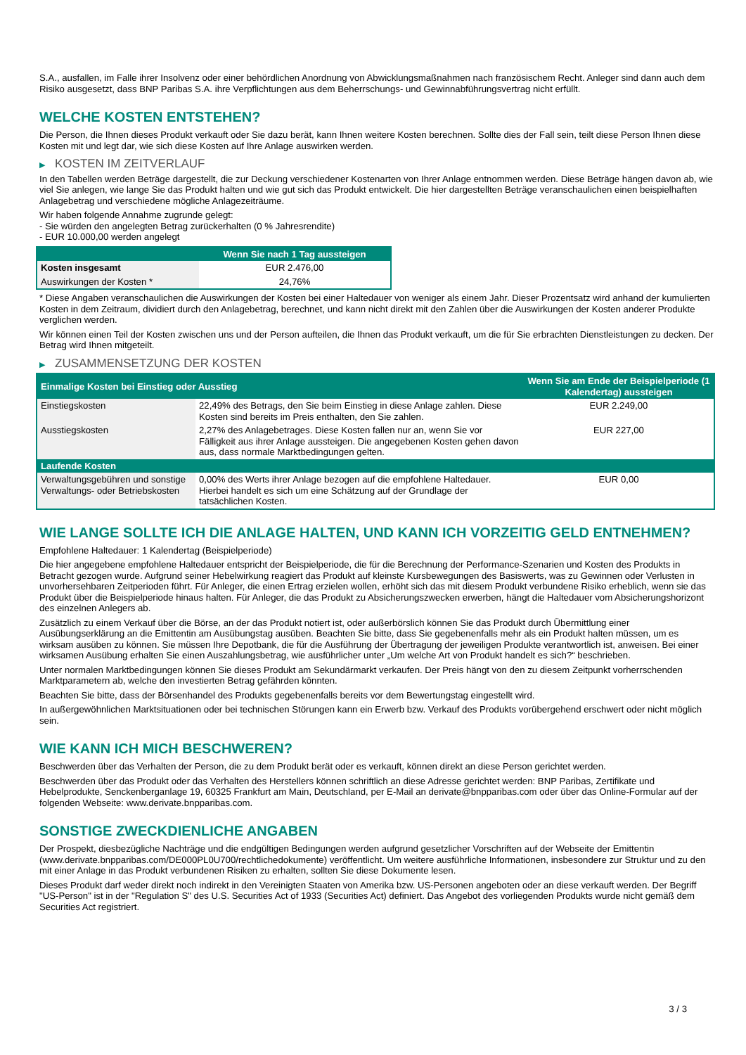S.A., ausfallen, im Falle ihrer Insolvenz oder einer behördlichen Anordnung von Abwicklungsmaßnahmen nach französischem Recht. Anleger sind dann auch dem Risiko ausgesetzt, dass BNP Paribas S.A. ihre Verpflichtungen aus dem Beherrschungs- und Gewinnabführungsvertrag nicht erfüllt.
WELCHE KOSTEN ENTSTEHEN?
Die Person, die Ihnen dieses Produkt verkauft oder Sie dazu berät, kann Ihnen weitere Kosten berechnen. Sollte dies der Fall sein, teilt diese Person Ihnen diese Kosten mit und legt dar, wie sich diese Kosten auf Ihre Anlage auswirken werden.
▶ KOSTEN IM ZEITVERLAUF
In den Tabellen werden Beträge dargestellt, die zur Deckung verschiedener Kostenarten von Ihrer Anlage entnommen werden. Diese Beträge hängen davon ab, wie viel Sie anlegen, wie lange Sie das Produkt halten und wie gut sich das Produkt entwickelt. Die hier dargestellten Beträge veranschaulichen einen beispielhaften Anlagebetrag und verschiedene mögliche Anlagezeiträume.
Wir haben folgende Annahme zugrunde gelegt:
- Sie würden den angelegten Betrag zurückerhalten (0 % Jahresrendite)
- EUR 10.000,00 werden angelegt
| | Wenn Sie nach 1 Tag aussteigen |
| --- | --- |
| Kosten insgesamt | EUR 2.476,00 |
| Auswirkungen der Kosten * | 24,76% |
* Diese Angaben veranschaulichen die Auswirkungen der Kosten bei einer Haltedauer von weniger als einem Jahr. Dieser Prozentsatz wird anhand der kumulierten Kosten in dem Zeitraum, dividiert durch den Anlagebetrag, berechnet, und kann nicht direkt mit den Zahlen über die Auswirkungen der Kosten anderer Produkte verglichen werden.
Wir können einen Teil der Kosten zwischen uns und der Person aufteilen, die Ihnen das Produkt verkauft, um die für Sie erbrachten Dienstleistungen zu decken. Der Betrag wird Ihnen mitgeteilt.
▶ ZUSAMMENSETZUNG DER KOSTEN
| Einmalige Kosten bei Einstieg oder Ausstieg | | Wenn Sie am Ende der Beispielperiode (1 Kalendertag) aussteigen |
| --- | --- | --- |
| Einstiegskosten | 22,49% des Betrags, den Sie beim Einstieg in diese Anlage zahlen. Diese Kosten sind bereits im Preis enthalten, den Sie zahlen. | EUR 2.249,00 |
| Ausstiegskosten | 2,27% des Anlagebetrages. Diese Kosten fallen nur an, wenn Sie vor Fälligkeit aus ihrer Anlage aussteigen. Die angegebenen Kosten gehen davon aus, dass normale Marktbedingungen gelten. | EUR 227,00 |
| Laufende Kosten | | |
| Verwaltungsgebühren und sonstige Verwaltungs- oder Betriebskosten | 0,00% des Werts ihrer Anlage bezogen auf die empfohlene Haltedauer. Hierbei handelt es sich um eine Schätzung auf der Grundlage der tatsächlichen Kosten. | EUR 0,00 |
WIE LANGE SOLLTE ICH DIE ANLAGE HALTEN, UND KANN ICH VORZEITIG GELD ENTNEHMEN?
Empfohlene Haltedauer: 1 Kalendertag (Beispielperiode)
Die hier angegebene empfohlene Haltedauer entspricht der Beispielperiode, die für die Berechnung der Performance-Szenarien und Kosten des Produkts in Betracht gezogen wurde. Aufgrund seiner Hebelwirkung reagiert das Produkt auf kleinste Kursbewegungen des Basiswerts, was zu Gewinnen oder Verlusten in unvorhersehbaren Zeitperioden führt. Für Anleger, die einen Ertrag erzielen wollen, erhöht sich das mit diesem Produkt verbundene Risiko erheblich, wenn sie das Produkt über die Beispielperiode hinaus halten. Für Anleger, die das Produkt zu Absicherungszwecken erwerben, hängt die Haltedauer vom Absicherungshorizont des einzelnen Anlegers ab.
Zusätzlich zu einem Verkauf über die Börse, an der das Produkt notiert ist, oder außerbörslich können Sie das Produkt durch Übermittlung einer Ausübungserklärung an die Emittentin am Ausübungstag ausüben. Beachten Sie bitte, dass Sie gegebenenfalls mehr als ein Produkt halten müssen, um es wirksam ausüben zu können. Sie müssen Ihre Depotbank, die für die Ausführung der Übertragung der jeweiligen Produkte verantwortlich ist, anweisen. Bei einer wirksamen Ausübung erhalten Sie einen Auszahlungsbetrag, wie ausführlicher unter „Um welche Art von Produkt handelt es sich?“ beschrieben.
Unter normalen Marktbedingungen können Sie dieses Produkt am Sekundärmarkt verkaufen. Der Preis hängt von den zu diesem Zeitpunkt vorherrschenden Marktparametern ab, welche den investierten Betrag gefährden könnten.
Beachten Sie bitte, dass der Börsenhandel des Produkts gegebenenfalls bereits vor dem Bewertungstag eingestellt wird.
In außergewöhnlichen Marktsituationen oder bei technischen Störungen kann ein Erwerb bzw. Verkauf des Produkts vorübergehend erschwert oder nicht möglich sein.
WIE KANN ICH MICH BESCHWEREN?
Beschwerden über das Verhalten der Person, die zu dem Produkt berät oder es verkauft, können direkt an diese Person gerichtet werden.
Beschwerden über das Produkt oder das Verhalten des Herstellers können schriftlich an diese Adresse gerichtet werden: BNP Paribas, Zertifikate und Hebelprodukte, Senckenberganlage 19, 60325 Frankfurt am Main, Deutschland, per E-Mail an derivate@bnpparibas.com oder über das Online-Formular auf der folgenden Webseite: www.derivate.bnpparibas.com.
SONSTIGE ZWECKDIENLICHE ANGABEN
Der Prospekt, diesbezügliche Nachträge und die endgültigen Bedingungen werden aufgrund gesetzlicher Vorschriften auf der Webseite der Emittentin (www.derivate.bnpparibas.com/DE000PL0U700/rechtlichedokumente) veröffentlicht. Um weitere ausführliche Informationen, insbesondere zur Struktur und zu den mit einer Anlage in das Produkt verbundenen Risiken zu erhalten, sollten Sie diese Dokumente lesen.
Dieses Produkt darf weder direkt noch indirekt in den Vereinigten Staaten von Amerika bzw. US-Personen angeboten oder an diese verkauft werden. Der Begriff "US-Person" ist in der "Regulation S" des U.S. Securities Act of 1933 (Securities Act) definiert. Das Angebot des vorliegenden Produkts wurde nicht gemäß dem Securities Act registriert.
3 / 3